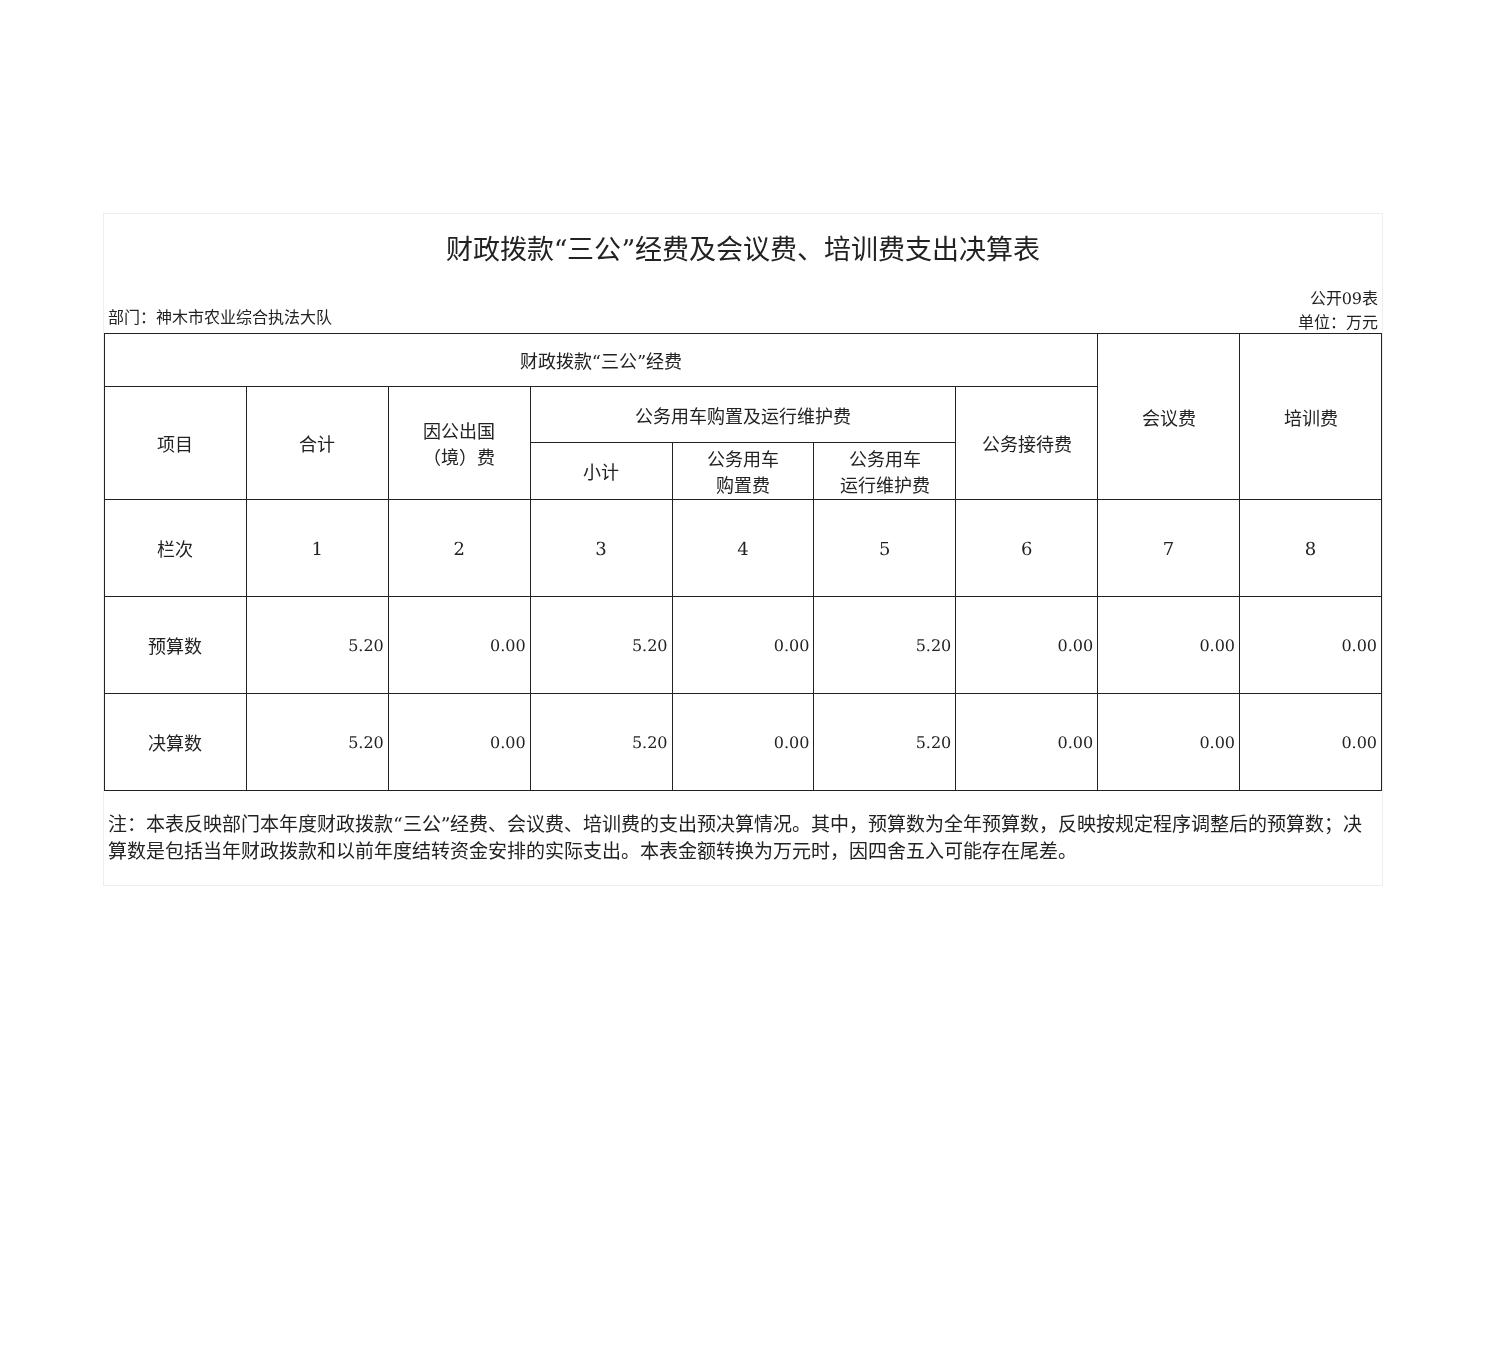财政拨款“三公”经费及会议费、培训费支出决算表
部门：神木市农业综合执法大队 公开09表
单位：万元
| 财政拨款“三公”经费 | | | | | | | 会议费 | 培训费 |
| --- | --- | --- | --- | --- | --- | --- | --- | --- |
| 项目 | 合计 | 因公出国 （境）费 | 公务用车购置及运行维护费 | | | 公务接待费 | | |
| | | | 小计 | 公务用车 购置费 | 公务用车 运行维护费 | | | |
| 栏次 | 1 | 2 | 3 | 4 | 5 | 6 | 7 | 8 |
| 预算数 | 5.20 | 0.00 | 5.20 | 0.00 | 5.20 | 0.00 | 0.00 | 0.00 |
| 决算数 | 5.20 | 0.00 | 5.20 | 0.00 | 5.20 | 0.00 | 0.00 | 0.00 |
注：本表反映部门本年度财政拨款“三公”经费、会议费、培训费的支出预决算情况。其中，预算数为全年预算数，反映按规定程序调整后的预算数；决算数是包括当年财政拨款和以前年度结转资金安排的实际支出。本表金额转换为万元时，因四舍五入可能存在尾差。